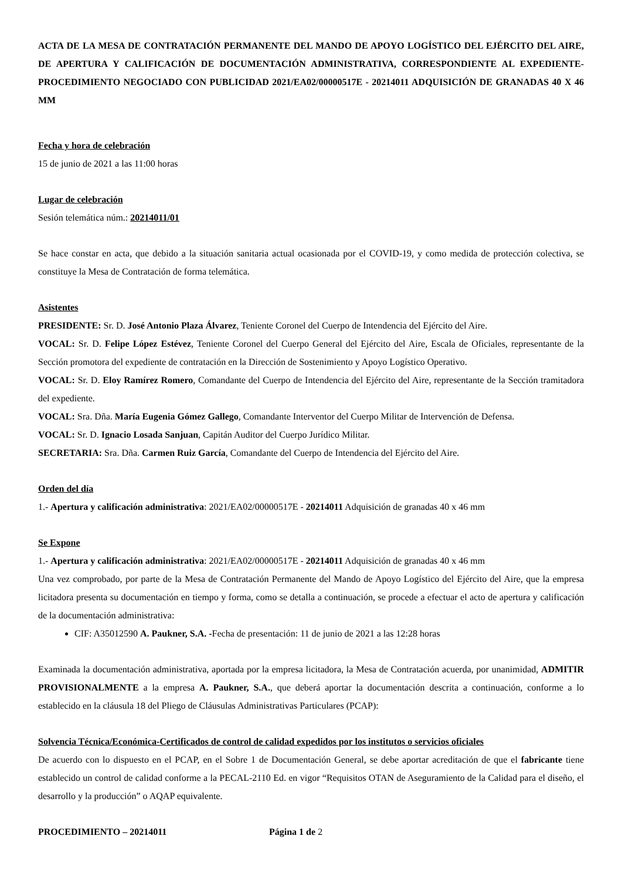ACTA DE LA MESA DE CONTRATACIÓN PERMANENTE DEL MANDO DE APOYO LOGÍSTICO DEL EJÉRCITO DEL AIRE, DE APERTURA Y CALIFICACIÓN DE DOCUMENTACIÓN ADMINISTRATIVA, CORRESPONDIENTE AL EXPEDIENTE- PROCEDIMIENTO NEGOCIADO CON PUBLICIDAD 2021/EA02/00000517E - 20214011 ADQUISICIÓN DE GRANADAS 40 X 46 MM
Fecha y hora de celebración
15 de junio de 2021 a las 11:00 horas
Lugar de celebración
Sesión telemática núm.: 20214011/01
Se hace constar en acta, que debido a la situación sanitaria actual ocasionada por el COVID-19, y como medida de protección colectiva, se constituye la Mesa de Contratación de forma telemática.
Asistentes
PRESIDENTE: Sr. D. José Antonio Plaza Álvarez, Teniente Coronel del Cuerpo de Intendencia del Ejército del Aire.
VOCAL: Sr. D. Felipe López Estévez, Teniente Coronel del Cuerpo General del Ejército del Aire, Escala de Oficiales, representante de la Sección promotora del expediente de contratación en la Dirección de Sostenimiento y Apoyo Logístico Operativo.
VOCAL: Sr. D. Eloy Ramírez Romero, Comandante del Cuerpo de Intendencia del Ejército del Aire, representante de la Sección tramitadora del expediente.
VOCAL: Sra. Dña. María Eugenia Gómez Gallego, Comandante Interventor del Cuerpo Militar de Intervención de Defensa.
VOCAL: Sr. D. Ignacio Losada Sanjuan, Capitán Auditor del Cuerpo Jurídico Militar.
SECRETARIA: Sra. Dña. Carmen Ruiz García, Comandante del Cuerpo de Intendencia del Ejército del Aire.
Orden del día
1.- Apertura y calificación administrativa: 2021/EA02/00000517E - 20214011 Adquisición de granadas 40 x 46 mm
Se Expone
1.- Apertura y calificación administrativa: 2021/EA02/00000517E - 20214011 Adquisición de granadas 40 x 46 mm
Una vez comprobado, por parte de la Mesa de Contratación Permanente del Mando de Apoyo Logístico del Ejército del Aire, que la empresa licitadora presenta su documentación en tiempo y forma, como se detalla a continuación, se procede a efectuar el acto de apertura y calificación de la documentación administrativa:
CIF: A35012590 A. Paukner, S.A. -Fecha de presentación: 11 de junio de 2021 a las 12:28 horas
Examinada la documentación administrativa, aportada por la empresa licitadora, la Mesa de Contratación acuerda, por unanimidad, ADMITIR PROVISIONALMENTE a la empresa A. Paukner, S.A., que deberá aportar la documentación descrita a continuación, conforme a lo establecido en la cláusula 18 del Pliego de Cláusulas Administrativas Particulares (PCAP):
Solvencia Técnica/Económica-Certificados de control de calidad expedidos por los institutos o servicios oficiales
De acuerdo con lo dispuesto en el PCAP, en el Sobre 1 de Documentación General, se debe aportar acreditación de que el fabricante tiene establecido un control de calidad conforme a la PECAL-2110 Ed. en vigor “Requisitos OTAN de Aseguramiento de la Calidad para el diseño, el desarrollo y la producción” o AQAP equivalente.
PROCEDIMIENTO – 20214011 Página 1 de 2